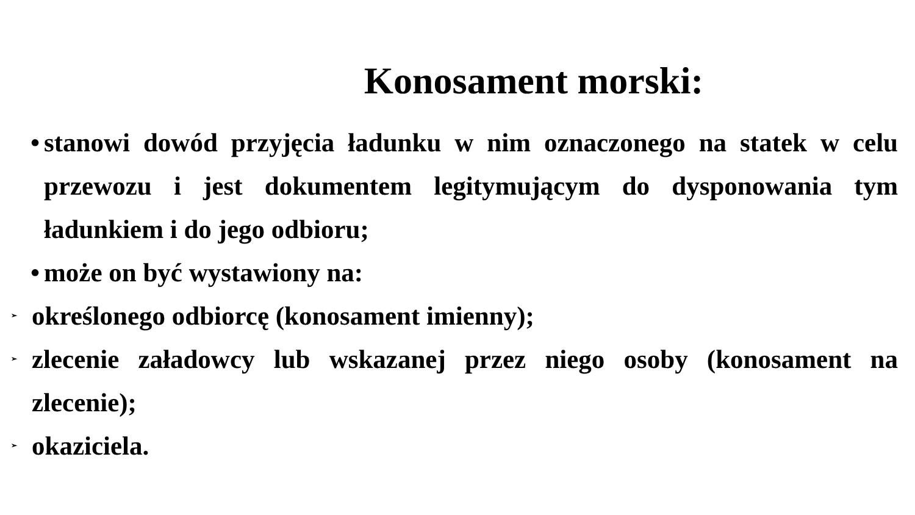Konosament morski:
• stanowi dowód przyjęcia ładunku w nim oznaczonego na statek w celu przewozu i jest dokumentem legitymującym do dysponowania tym ładunkiem i do jego odbioru;
• może on być wystawiony na:
➢ określonego odbiorcę (konosament imienny);
➢ zlecenie załadowcy lub wskazanej przez niego osoby (konosament na zlecenie);
➢ okaziciela.